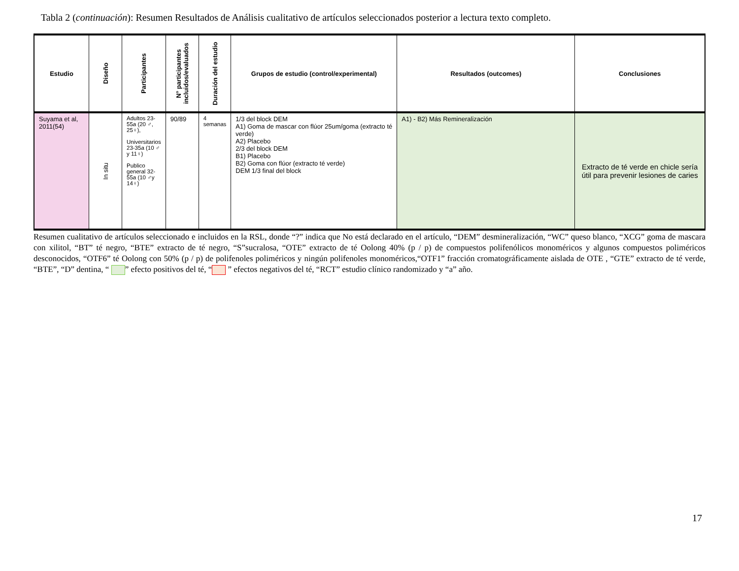Tabla 2 (continuación): Resumen Resultados de Análisis cualitativo de artículos seleccionados posterior a lectura texto completo.
| Estudio | Diseño | Participantes | N° participantes incluidos/evaluados | Duración del estudio | Grupos de estudio (control/experimental) | Resultados (outcomes) | Conclusiones |
| --- | --- | --- | --- | --- | --- | --- | --- |
| Suyama et al, 2011(54) | In situ | Adultos 23-55a (20 ♂, 25♀), Universitarios 23-35a (10 ♂ y 11♀) Publico general 32-55a (10 ♂y 14♀) | 90/89 | 4 semanas | 1/3 del block DEM A1) Goma de mascar con flúor 25um/goma (extracto té verde) A2) Placebo 2/3 del block DEM B1) Placebo B2) Goma con flúor (extracto té verde) DEM 1/3 final del block | A1) - B2) Más Remineralización | Extracto de té verde en chicle sería útil para prevenir lesiones de caries |
Resumen cualitativo de artículos seleccionado e incluidos en la RSL, donde “?” indica que No está declarado en el artículo, “DEM” desmineralización, “WC” queso blanco, “XCG” goma de mascara con xilitol, “BT” té negro, “BTE” extracto de té negro, “S”sucralosa, “OTE” extracto de té Oolong 40% (p / p) de compuestos polifenólicos monoméricos y algunos compuestos poliméricos desconocidos, “OTF6” té Oolong con 50% (p / p) de polifenoles poliméricos y ningún polifenoles monoméricos,“OTF1” fracción cromatográficamente aislada de OTE , “GTE” extracto de té verde, “BTE”, “D” dentina, “ ” efecto positivos del té, “ ” efectos negativos del té, “RCT” estudio clínico randomizado y “a” año.
17